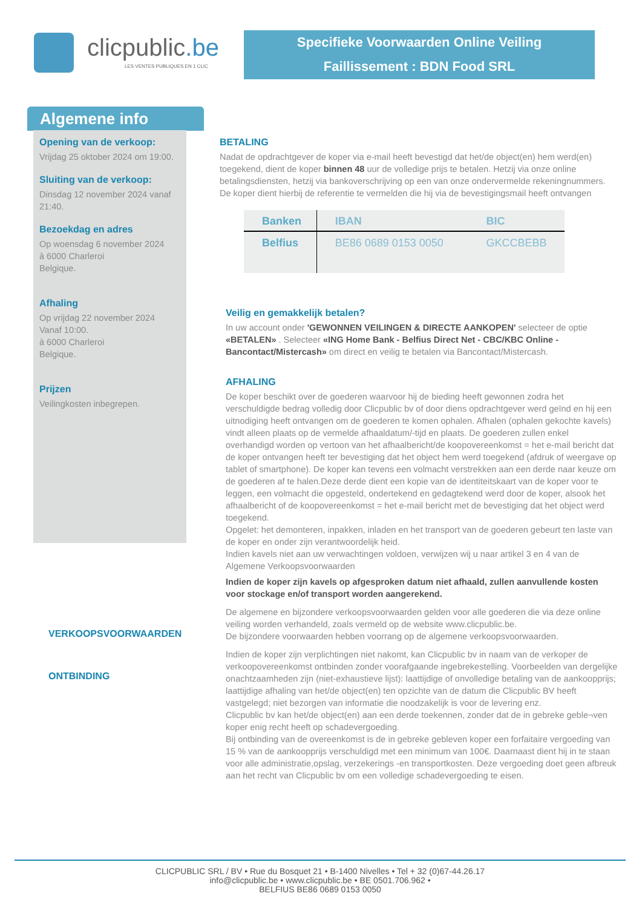clicpublic.be
LES VENTES PUBLIQUES EN 1 CLIC
Specifieke Voorwaarden Online Veiling
Faillissement : BDN Food SRL
Algemene info
Opening van de verkoop:
Vrijdag 25 oktober 2024 om 19:00.
Sluiting van de verkoop:
Dinsdag 12 november 2024 vanaf 21:40.
Bezoekdag en adres
Op woensdag 6 november 2024
à 6000 Charleroi
Belgique.
Afhaling
Op vrijdag 22 november 2024
Vanaf 10:00.
à 6000 Charleroi
Belgique.
Prijzen
Veilingkosten inbegrepen.
BETALING
Nadat de opdrachtgever de koper via e-mail heeft bevestigd dat het/de object(en) hem werd(en) toegekend, dient de koper binnen 48 uur de volledige prijs te betalen. Hetzij via onze online betalingsdiensten, hetzij via bankoverschrijving op een van onze ondervermelde rekeningnummers. De koper dient hierbij de referentie te vermelden die hij via de bevestigingsmail heeft ontvangen
| Banken | IBAN | BIC |
| --- | --- | --- |
| Belfius | BE86 0689 0153 0050 | GKCCBEBB |
Veilig en gemakkelijk betalen?
In uw account onder 'GEWONNEN VEILINGEN & DIRECTE AANKOPEN' selecteer de optie «BETALEN» . Selecteer «ING Home Bank - Belfius Direct Net - CBC/KBC Online - Bancontact/Mistercash» om direct en veilig te betalen via Bancontact/Mistercash.
AFHALING
De koper beschikt over de goederen waarvoor hij de bieding heeft gewonnen zodra het verschuldigde bedrag volledig door Clicpublic bv of door diens opdrachtgever werd geïnd en hij een uitnodiging heeft ontvangen om de goederen te komen ophalen. Afhalen (ophalen gekochte kavels) vindt alleen plaats op de vermelde afhaaldatum/-tijd en plaats. De goederen zullen enkel overhandigd worden op vertoon van het afhaalbericht/de koopovereenkomst = het e-mail bericht dat de koper ontvangen heeft ter bevestiging dat het object hem werd toegekend (afdruk of weergave op tablet of smartphone). De koper kan tevens een volmacht verstrekken aan een derde naar keuze om de goederen af te halen.Deze derde dient een kopie van de identiteitskaart van de koper voor te leggen, een volmacht die opgesteld, ondertekend en gedagtekend werd door de koper, alsook het afhaalbericht of de koopovereenkomst = het e-mail bericht met de bevestiging dat het object werd toegekend.
Opgelet: het demonteren, inpakken, inladen en het transport van de goederen gebeurt ten laste van de koper en onder zijn verantwoordelijk heid.
Indien kavels niet aan uw verwachtingen voldoen, verwijzen wij u naar artikel 3 en 4 van de Algemene Verkoopsvoorwaarden
Indien de koper zijn kavels op afgesproken datum niet afhaald, zullen aanvullende kosten voor stockage en/of transport worden aangerekend.
De algemene en bijzondere verkoopsvoorwaarden gelden voor alle goederen die via deze online veiling worden verhandeld, zoals vermeld op de website www.clicpublic.be.
De bijzondere voorwaarden hebben voorrang op de algemene verkoopsvoorwaarden.
Indien de koper zijn verplichtingen niet nakomt, kan Clicpublic bv in naam van de verkoper de verkoopovereenkomst ontbinden zonder voorafgaande ingebrekestelling. Voorbeelden van dergelijke onachtzaamheden zijn (niet-exhaustieve lijst): laattijdige of onvolledige betaling van de aankoopprijs; laattijdige afhaling van het/de object(en) ten opzichte van de datum die Clicpublic BV heeft vastgelegd; niet bezorgen van informatie die noodzakelijk is voor de levering enz.
Clicpublic bv kan het/de object(en) aan een derde toekennen, zonder dat de in gebreke geble¬ven koper enig recht heeft op schadevergoeding.
Bij ontbinding van de overeenkomst is de in gebreke gebleven koper een forfaitaire vergoeding van 15 % van de aankoopprijs verschuldigd met een minimum van 100€. Daarnaast dient hij in te staan voor alle administratie,opslag, verzekerings -en transportkosten. Deze vergoeding doet geen afbreuk aan het recht van Clicpublic bv om een volledige schadevergoeding te eisen.
VERKOOPSVOORWAARDEN
ONTBINDING
CLICPUBLIC SRL / BV • Rue du Bosquet 21 • B-1400 Nivelles • Tel + 32 (0)67-44.26.17
info@clicpublic.be • www.clicpublic.be • BE 0501.706.962 •
BELFIUS BE86 0689 0153 0050